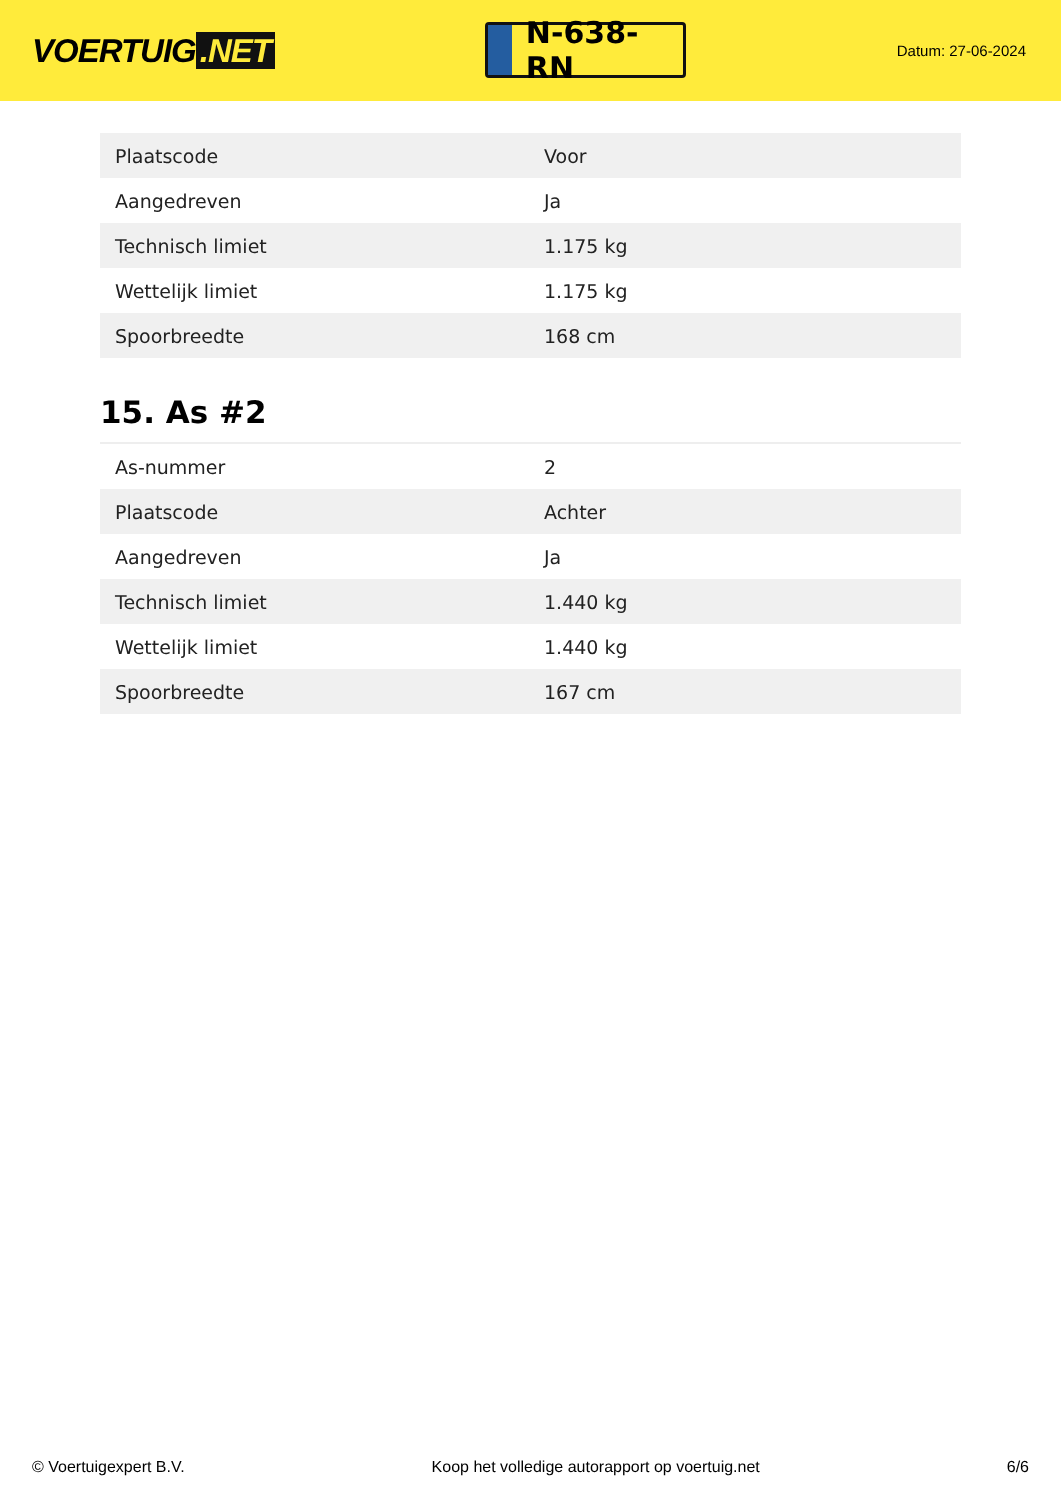VOERTUIG.NET
N-638-RN
Datum: 27-06-2024
| Plaatscode | Voor |
| Aangedreven | Ja |
| Technisch limiet | 1.175 kg |
| Wettelijk limiet | 1.175 kg |
| Spoorbreedte | 168 cm |
15. As #2
| As-nummer | 2 |
| Plaatscode | Achter |
| Aangedreven | Ja |
| Technisch limiet | 1.440 kg |
| Wettelijk limiet | 1.440 kg |
| Spoorbreedte | 167 cm |
© Voertuigexpert B.V. Koop het volledige autorapport op voertuig.net 6/6